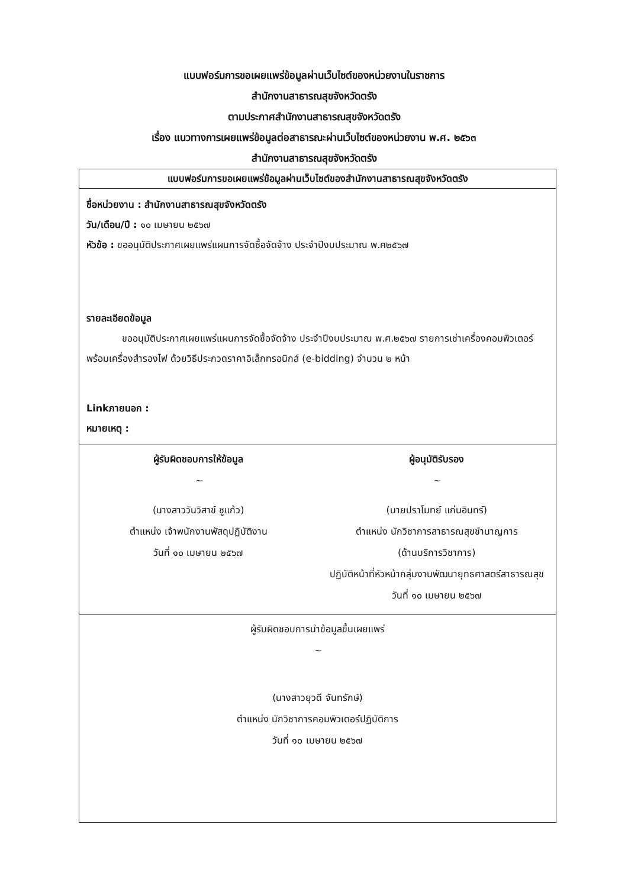แบบฟอร์มการขอเผยแพร่ข้อมูลผ่านเว็บไซต์ของหน่วยงานในราชการ
สำนักงานสาธารณสุขจังหวัดตรัง
ตามประกาศสำนักงานสาธารณสุขจังหวัดตรัง
เรื่อง แนวทางการเผยแพร่ข้อมูลต่อสาธารณะผ่านเว็บไซต์ของหน่วยงาน พ.ศ. ๒๕๖๓
สำนักงานสาธารณสุขจังหวัดตรัง
แบบฟอร์มการขอเผยแพร่ข้อมูลผ่านเว็บไซต์ของสำนักงานสาธารณสุขจังหวัดตรัง
ชื่อหน่วยงาน : สำนักงานสาธารณสุขจังหวัดตรัง
วัน/เดือน/ปี : ๑๐ เมษายน ๒๕๖๗
หัวข้อ : ขออนุมัติประกาศเผยแพร่แผนการจัดซื้อจัดจ้าง ประจำปีงบประมาณ พ.ศ๒๕๖๗
รายละเอียดข้อมูล
ขออนุมัติประกาศเผยแพร่แผนการจัดซื้อจัดจ้าง ประจำปีงบประมาณ พ.ศ.๒๕๖๗ รายการเช่าเครื่องคอมพิวเตอร์พร้อมเครื่องสำรองไฟ ด้วยวิธีประกวดราคาอิเล็กทรอนิกส์ (e-bidding) จำนวน ๒ หน้า
Linkภายนอก :
หมายเหตุ :
ผู้รับผิดชอบการให้ข้อมูล
~
(นางสาววันวิสาข์ ชูแก้ว)
ตำแหน่ง เจ้าพนักงานพัสดุปฏิบัติงาน
วันที่ ๑๐ เมษายน ๒๕๖๗
ผู้อนุมัติรับรอง
~
(นายปราโมทย์ แก่นอินทร์)
ตำแหน่ง นักวิชาการสาธารณสุขชำนาญการ
(ด้านบริการวิชาการ)
ปฏิบัติหน้าที่หัวหน้ากลุ่มงานพัฒนายุทธศาสตร์สาธารณสุข
วันที่ ๑๐ เมษายน ๒๕๖๗
ผู้รับผิดชอบการนำข้อมูลขึ้นเผยแพร่
~
(นางสาวยุวดี จันทรักษ์)
ตำแหน่ง นักวิชาการคอมพิวเตอร์ปฏิบัติการ
วันที่ ๑๐ เมษายน ๒๕๖๗